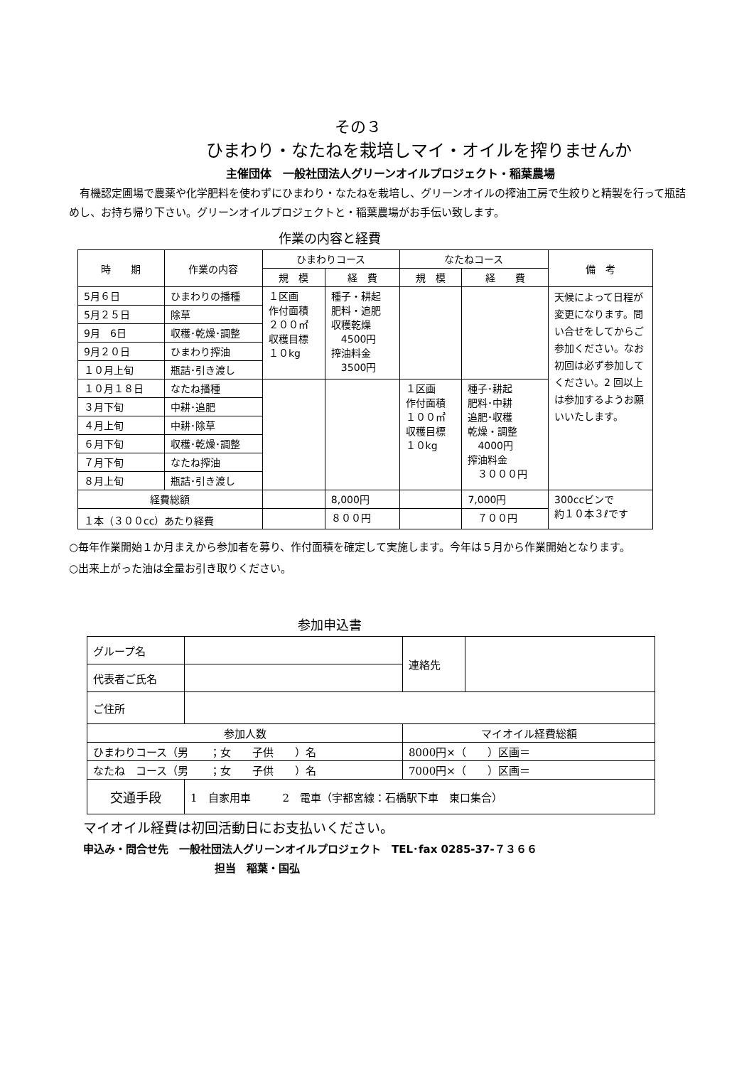その３
ひまわり・なたねを栽培しマイ・オイルを搾りませんか
主催団体　一般社団法人グリーンオイルプロジェクト・稲葉農場
　有機認定圃場で農薬や化学肥料を使わずにひまわり・なたねを栽培し、グリーンオイルの搾油工房で生絞りと精製を行って瓶詰めし、お持ち帰り下さい。グリーンオイルプロジェクトと・稲葉農場がお手伝い致します。
作業の内容と経費
| 時 期 | 作業の内容 | ひまわりコース | | なたねコース | | 備 考 |
| --- | --- | --- | --- | --- | --- | --- |
| | | 規 模 | 経 費 | 規 模 | 経 費 | |
| 5月６日 | ひまわりの播種 | １区画 作付面積 ２００㎡ 収穫目標 １０kg | 種子・耕起 肥料・追肥 収穫乾燥 4500円 搾油料金 3500円 | | | 天候によって日程が変更になります。問い合せをしてからご参加ください。なお初回は必ず参加してください。2 回以上は参加するようお願いいたします。 |
| 5月２５日 | 除草 | | | | | |
| 9月 6日 | 収穫･乾燥･調整 | | | | | |
| 9月２０日 | ひまわり搾油 | | | | | |
| １０月上旬 | 瓶詰･引き渡し | | | | | |
| １０月１８日 | なたね播種 | | | １区画 作付面積 １００㎡ 収穫目標 １０kg | 種子･耕起 肥料･中耕 追肥･収穫 乾燥・調整 4000円 搾油料金 ３０００円 | |
| ３月下旬 | 中耕･追肥 | | | | | |
| ４月上旬 | 中耕･除草 | | | | | |
| ６月下旬 | 収穫･乾燥･調整 | | | | | |
| ７月下旬 | なたね搾油 | | | | | |
| ８月上旬 | 瓶詰･引き渡し | | | | | |
| 経費総額 | | | 8,000円 | | 7,000円 | 300ccビンで 約１０本３ℓです |
| １本（３００cc）あたり経費 | | | ８００円 | | ７００円 | |
○毎年作業開始１か月まえから参加者を募り、作付面積を確定して実施します。今年は５月から作業開始となります。
○出来上がった油は全量お引き取りください。
参加申込書
| グループ名 | | 連絡先 | |
| 代表者ご氏名 | | | |
| ご住所 | | | |
| 参加人数 | | マイオイル経費総額 | |
| ひまわりコース（男 ；女 子供 ）名 | | 8000円×（ ）区画＝ | |
| なたね コース（男 ；女 子供 ）名 | | 7000円×（ ）区画＝ | |
| 交通手段 | 1 自家用車 2 電車（宇都宮線：石橋駅下車 東口集合） | | |
マイオイル経費は初回活動日にお支払いください。
申込み・問合せ先　一般社団法人グリーンオイルプロジェクト　TEL･fax 0285-37-７３６６
担当　稲葉・国弘